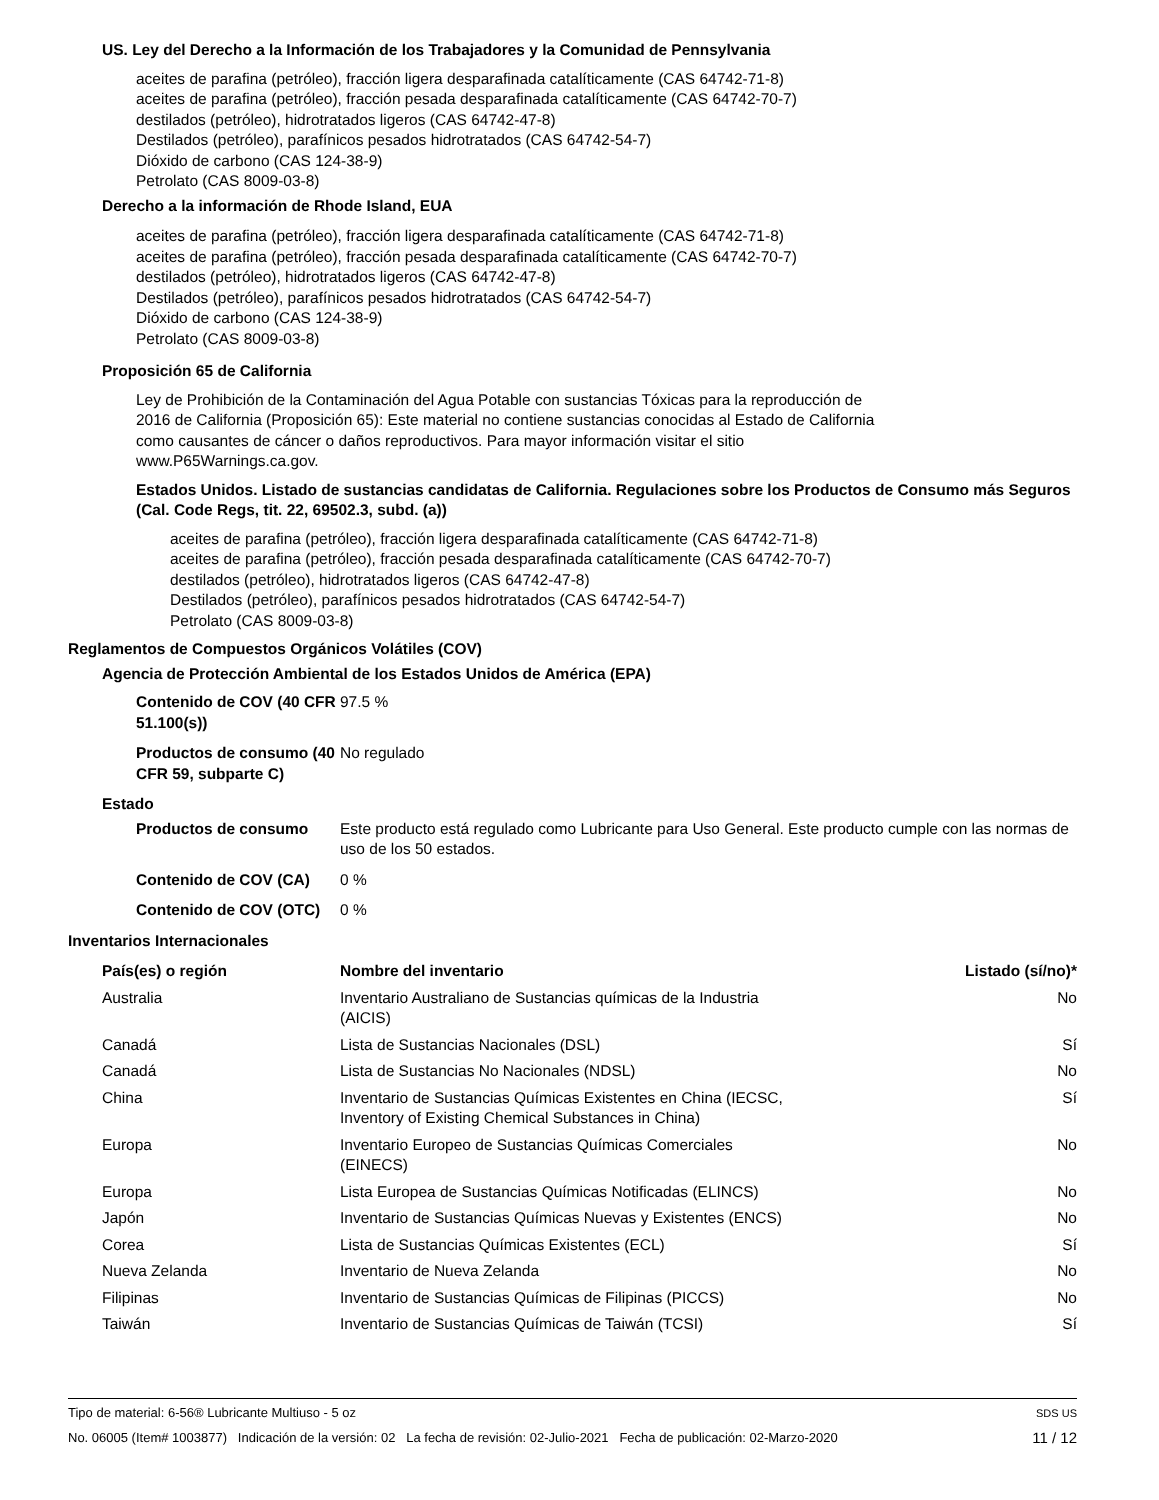US. Ley del Derecho a la Información de los Trabajadores y la Comunidad de Pennsylvania
aceites de parafina (petróleo), fracción ligera desparafinada catalíticamente (CAS 64742-71-8)
aceites de parafina (petróleo), fracción pesada desparafinada catalíticamente (CAS 64742-70-7)
destilados (petróleo), hidrotratados ligeros (CAS 64742-47-8)
Destilados (petróleo), parafínicos pesados hidrotratados (CAS 64742-54-7)
Dióxido de carbono (CAS 124-38-9)
Petrolato (CAS 8009-03-8)
Derecho a la información de Rhode Island, EUA
aceites de parafina (petróleo), fracción ligera desparafinada catalíticamente (CAS 64742-71-8)
aceites de parafina (petróleo), fracción pesada desparafinada catalíticamente (CAS 64742-70-7)
destilados (petróleo), hidrotratados ligeros (CAS 64742-47-8)
Destilados (petróleo), parafínicos pesados hidrotratados (CAS 64742-54-7)
Dióxido de carbono (CAS 124-38-9)
Petrolato (CAS 8009-03-8)
Proposición 65 de California
Ley de Prohibición de la Contaminación del Agua Potable con sustancias Tóxicas para la reproducción de 2016 de California (Proposición 65): Este material no contiene sustancias conocidas al Estado de California como causantes de cáncer o daños reproductivos. Para mayor información visitar el sitio www.P65Warnings.ca.gov.
Estados Unidos. Listado de sustancias candidatas de California. Regulaciones sobre los Productos de Consumo más Seguros (Cal. Code Regs, tit. 22, 69502.3, subd. (a))
aceites de parafina (petróleo), fracción ligera desparafinada catalíticamente (CAS 64742-71-8)
aceites de parafina (petróleo), fracción pesada desparafinada catalíticamente (CAS 64742-70-7)
destilados (petróleo), hidrotratados ligeros (CAS 64742-47-8)
Destilados (petróleo), parafínicos pesados hidrotratados (CAS 64742-54-7)
Petrolato (CAS 8009-03-8)
Reglamentos de Compuestos Orgánicos Volátiles (COV)
Agencia de Protección Ambiental de los Estados Unidos de América (EPA)
Contenido de COV (40 CFR 51.100(s))
97.5 %
Productos de consumo (40 CFR 59, subparte C)
No regulado
Estado
Productos de consumo Este producto está regulado como Lubricante para Uso General. Este producto cumple con las normas de uso de los 50 estados.
Contenido de COV (CA) 0 %
Contenido de COV (OTC)
0 %
Inventarios Internacionales
| País(es) o región | Nombre del inventario | Listado (sí/no)* |
| --- | --- | --- |
| Australia | Inventario Australiano de Sustancias químicas de la Industria (AICIS) | No |
| Canadá | Lista de Sustancias Nacionales (DSL) | Sí |
| Canadá | Lista de Sustancias No Nacionales (NDSL) | No |
| China | Inventario de Sustancias Químicas Existentes en China (IECSC, Inventory of Existing Chemical Substances in China) | Sí |
| Europa | Inventario Europeo de Sustancias Químicas Comerciales (EINECS) | No |
| Europa | Lista Europea de Sustancias Químicas Notificadas (ELINCS) | No |
| Japón | Inventario de Sustancias Químicas Nuevas y Existentes (ENCS) | No |
| Corea | Lista de Sustancias Químicas Existentes (ECL) | Sí |
| Nueva Zelanda | Inventario de Nueva Zelanda | No |
| Filipinas | Inventario de Sustancias Químicas de Filipinas (PICCS) | No |
| Taiwán | Inventario de Sustancias Químicas de Taiwán (TCSI) | Sí |
Tipo de material: 6-56® Lubricante Multiuso - 5 oz SDS US
No. 06005 (Item# 1003877) Indicación de la versión: 02 La fecha de revisión: 02-Julio-2021 Fecha de publicación: 02-Marzo-2020 11 / 12